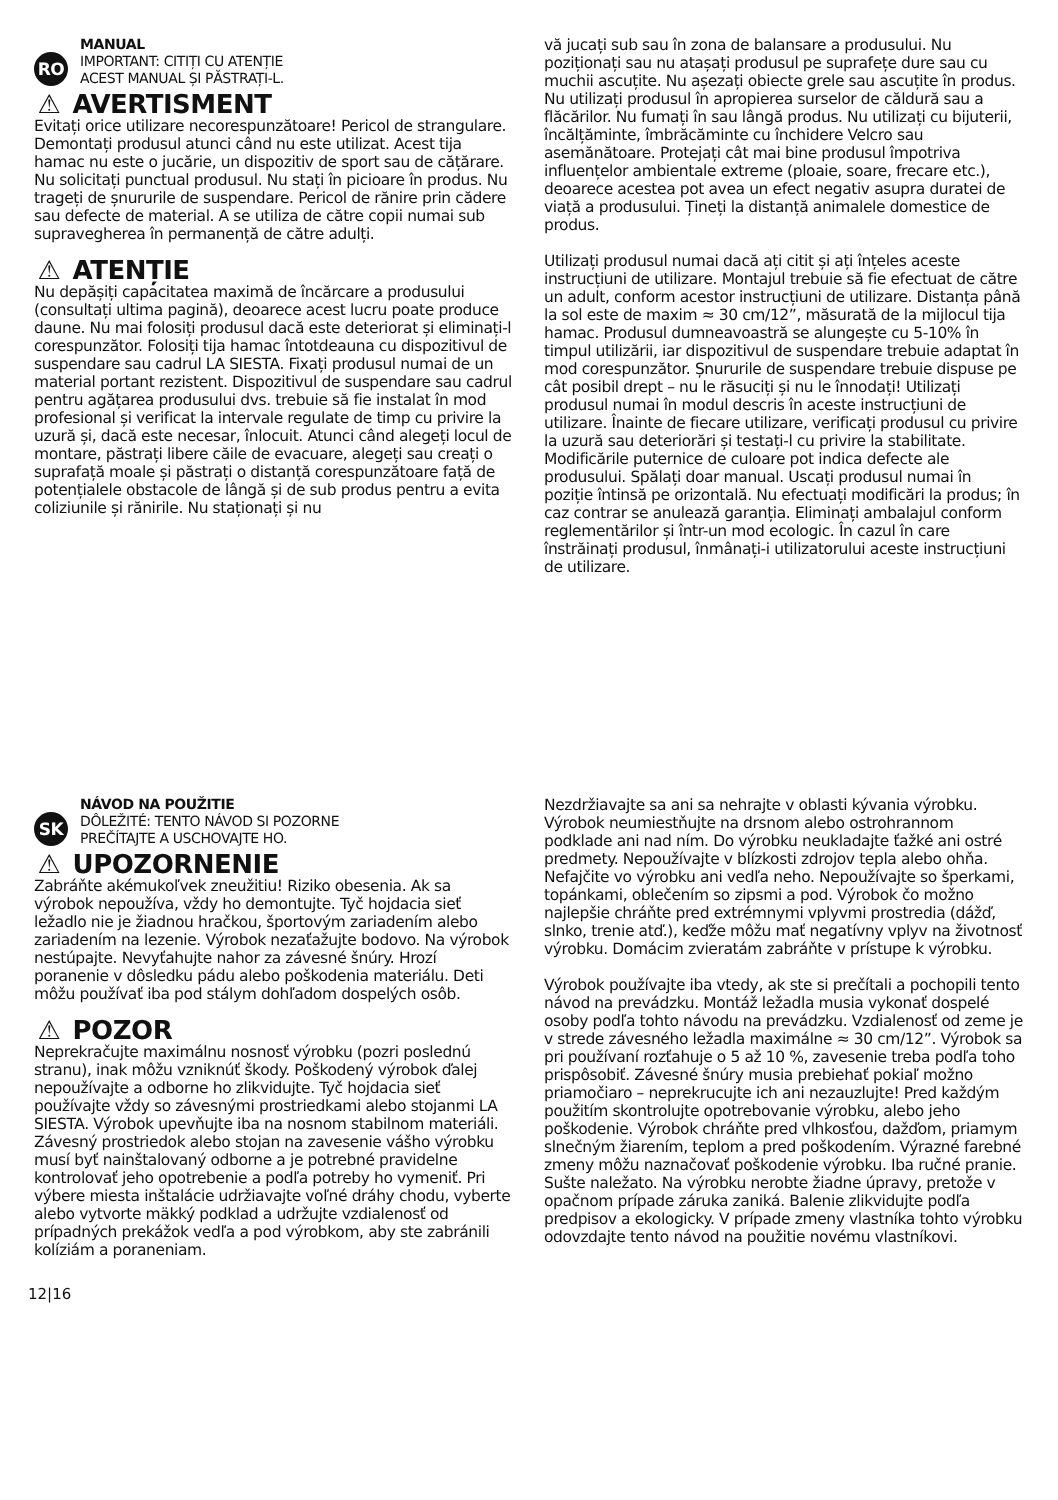RO
MANUAL
IMPORTANT: CITIȚI CU ATENȚIE
ACEST MANUAL ȘI PĂSTRAȚI-L.
⚠ AVERTISMENT
Evitați orice utilizare necorespunzătoare! Pericol de strangulare. Demontați produsul atunci când nu este utilizat. Acest tija hamac nu este o jucărie, un dispozitiv de sport sau de cățărare. Nu solicitați punctual produsul. Nu stați în picioare în produs. Nu trageți de șnururile de suspendare. Pericol de rănire prin cădere sau defecte de material. A se utiliza de către copii numai sub supravegherea în permanență de către adulți.
⚠ ATENȚIE
Nu depășiți capacitatea maximă de încărcare a produsului (consultați ultima pagină), deoarece acest lucru poate produce daune. Nu mai folosiți produsul dacă este deteriorat și eliminați-l corespunzător. Folosiți tija hamac întotdeauna cu dispozitivul de suspendare sau cadrul LA SIESTA. Fixați produsul numai de un material portant rezistent. Dispozitivul de suspendare sau cadrul pentru agățarea produsului dvs. trebuie să fie instalat în mod profesional și verificat la intervale regulate de timp cu privire la uzură și, dacă este necesar, înlocuit. Atunci când alegeți locul de montare, păstrați libere căile de evacuare, alegeți sau creați o suprafață moale și păstrați o distanță corespunzătoare față de potențialele obstacole de lângă și de sub produs pentru a evita coliziunile și rănirile. Nu staționați și nu
vă jucați sub sau în zona de balansare a produsului. Nu poziționați sau nu atașați produsul pe suprafețe dure sau cu muchii ascuțite. Nu așezați obiecte grele sau ascuțite în produs. Nu utilizați produsul în apropierea surselor de căldură sau a flăcărilor. Nu fumați în sau lângă produs. Nu utilizați cu bijuterii, încălțăminte, îmbrăcăminte cu închidere Velcro sau asemănătoare. Protejați cât mai bine produsul împotriva influențelor ambientale extreme (ploaie, soare, frecare etc.), deoarece acestea pot avea un efect negativ asupra duratei de viață a produsului. Țineți la distanță animalele domestice de produs.
Utilizați produsul numai dacă ați citit și ați înțeles aceste instrucțiuni de utilizare. Montajul trebuie să fie efectuat de către un adult, conform acestor instrucțiuni de utilizare. Distanța până la sol este de maxim ≈ 30 cm/12”, măsurată de la mijlocul tija hamac. Produsul dumneavoastră se alungește cu 5-10% în timpul utilizării, iar dispozitivul de suspendare trebuie adaptat în mod corespunzător. Șnururile de suspendare trebuie dispuse pe cât posibil drept – nu le răsuciți și nu le înnodați! Utilizați produsul numai în modul descris în aceste instrucțiuni de utilizare. Înainte de fiecare utilizare, verificați produsul cu privire la uzură sau deteriorări și testați-l cu privire la stabilitate. Modificările puternice de culoare pot indica defecte ale produsului. Spălați doar manual. Uscați produsul numai în poziție întinsă pe orizontală. Nu efectuați modificări la produs; în caz contrar se anulează garanția. Eliminați ambalajul conform reglementărilor și într-un mod ecologic. În cazul în care înstrăinați produsul, înmânați-i utilizatorului aceste instrucțiuni de utilizare.
SK
NÁVOD NA POUŽITIE
DÔLEŽITÉ: TENTO NÁVOD SI POZORNE
PREČÍTAJTE A USCHOVAJTE HO.
⚠ UPOZORNENIE
Zabráňte akémukoľvek zneužitiu! Riziko obesenia. Ak sa výrobok nepoužíva, vždy ho demontujte. Tyč hojdacia sieť ležadlo nie je žiadnou hračkou, športovým zariadením alebo zariadením na lezenie. Výrobok nezaťažujte bodovo. Na výrobok nestúpajte. Nevyťahujte nahor za závesné šnúry. Hrozí poranenie v dôsledku pádu alebo poškodenia materiálu. Deti môžu používať iba pod stálym dohľadom dospelých osôb.
⚠ POZOR
Neprekračujte maximálnu nosnosť výrobku (pozri poslednú stranu), inak môžu vzniknúť škody. Poškodený výrobok ďalej nepoužívajte a odborne ho zlikvidujte. Tyč hojdacia sieť používajte vždy so závesnými prostriedkami alebo stojanmi LA SIESTA. Výrobok upevňujte iba na nosnom stabilnom materiáli. Závesný prostriedok alebo stojan na zavesenie vášho výrobku musí byť nainštalovaný odborne a je potrebné pravidelne kontrolovať jeho opotrebenie a podľa potreby ho vymeniť. Pri výbere miesta inštalácie udržiavajte voľné dráhy chodu, vyberte alebo vytvorte mäkký podklad a udržujte vzdialenosť od prípadných prekážok vedľa a pod výrobkom, aby ste zabránili kolíziám a poraneniam.
Nezdržiavajte sa ani sa nehrajte v oblasti kývania výrobku. Výrobok neumiestňujte na drsnom alebo ostrohrannom podklade ani nad ním. Do výrobku neukladajte ťažké ani ostré predmety. Nepoužívajte v blízkosti zdrojov tepla alebo ohňa. Nefajčite vo výrobku ani vedľa neho. Nepoužívajte so šperkami, topánkami, oblečením so zipsmi a pod. Výrobok čo možno najlepšie chráňte pred extrémnymi vplyvmi prostredia (dážď, slnko, trenie atď.), keďže môžu mať negatívny vplyv na životnosť výrobku. Domácim zvieratám zabráňte v prístupe k výrobku.
Výrobok používajte iba vtedy, ak ste si prečítali a pochopili tento návod na prevádzku. Montáž ležadla musia vykonať dospelé osoby podľa tohto návodu na prevádzku. Vzdialenosť od zeme je v strede závesného ležadla maximálne ≈ 30 cm/12”. Výrobok sa pri používaní rozťahuje o 5 až 10 %, zavesenie treba podľa toho prispôsobiť. Závesné šnúry musia prebiehať pokiaľ možno priamočiaro – neprekrucujte ich ani nezauzlujte! Pred každým použitím skontrolujte opotrebovanie výrobku, alebo jeho poškodenie. Výrobok chráňte pred vlhkosťou, dažďom, priamym slnečným žiarením, teplom a pred poškodením. Výrazné farebné zmeny môžu naznačovať poškodenie výrobku. Iba ručné pranie. Sušte naležato. Na výrobku nerobte žiadne úpravy, pretože v opačnom prípade záruka zaniká. Balenie zlikvidujte podľa predpisov a ekologicky. V prípade zmeny vlastníka tohto výrobku odovzdajte tento návod na použitie novému vlastníkovi.
12|16